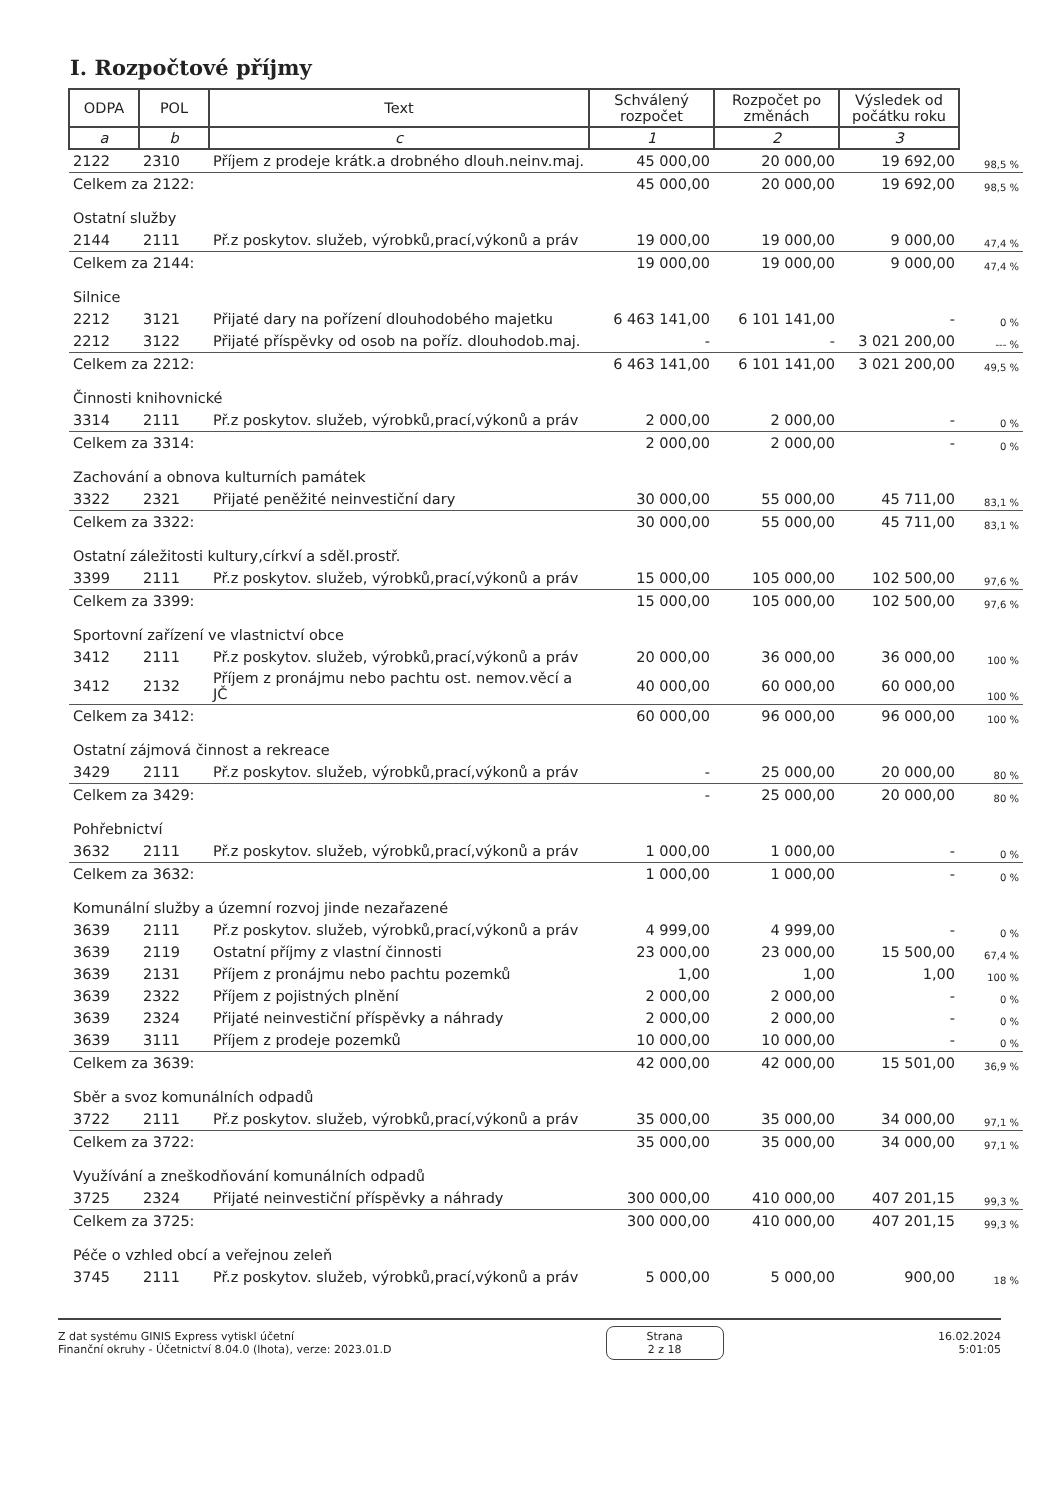I. Rozpočtové příjmy
| ODPA | POL | Text | Schválený rozpočet | Rozpočet po změnách | Výsledek od počátku roku | |
| --- | --- | --- | --- | --- | --- | --- |
| a | b | c | 1 | 2 | 3 | |
| 2122 | 2310 | Příjem z prodeje krátk.a drobného dlouh.neinv.maj. | 45 000,00 | 20 000,00 | 19 692,00 | 98,5 % |
| Celkem za 2122: | | | 45 000,00 | 20 000,00 | 19 692,00 | 98,5 % |
| Ostatní služby | | | | | | |
| 2144 | 2111 | Př.z poskytov. služeb, výrobků,prací,výkonů a práv | 19 000,00 | 19 000,00 | 9 000,00 | 47,4 % |
| Celkem za 2144: | | | 19 000,00 | 19 000,00 | 9 000,00 | 47,4 % |
| Silnice | | | | | | |
| 2212 | 3121 | Přijaté dary na pořízení dlouhodobého majetku | 6 463 141,00 | 6 101 141,00 | - | 0 % |
| 2212 | 3122 | Přijaté příspěvky od osob na poříz. dlouhodob.maj. | - | - | 3 021 200,00 | --- % |
| Celkem za 2212: | | | 6 463 141,00 | 6 101 141,00 | 3 021 200,00 | 49,5 % |
| Činnosti knihovnické | | | | | | |
| 3314 | 2111 | Př.z poskytov. služeb, výrobků,prací,výkonů a práv | 2 000,00 | 2 000,00 | - | 0 % |
| Celkem za 3314: | | | 2 000,00 | 2 000,00 | - | 0 % |
| Zachování a obnova kulturních památek | | | | | | |
| 3322 | 2321 | Přijaté peněžité neinvestiční dary | 30 000,00 | 55 000,00 | 45 711,00 | 83,1 % |
| Celkem za 3322: | | | 30 000,00 | 55 000,00 | 45 711,00 | 83,1 % |
| Ostatní záležitosti kultury,církví a sděl.prostř. | | | | | | |
| 3399 | 2111 | Př.z poskytov. služeb, výrobků,prací,výkonů a práv | 15 000,00 | 105 000,00 | 102 500,00 | 97,6 % |
| Celkem za 3399: | | | 15 000,00 | 105 000,00 | 102 500,00 | 97,6 % |
| Sportovní zařízení ve vlastnictví obce | | | | | | |
| 3412 | 2111 | Př.z poskytov. služeb, výrobků,prací,výkonů a práv | 20 000,00 | 36 000,00 | 36 000,00 | 100 % |
| 3412 | 2132 | Příjem z pronájmu nebo pachtu ost. nemov.věcí a JČ | 40 000,00 | 60 000,00 | 60 000,00 | 100 % |
| Celkem za 3412: | | | 60 000,00 | 96 000,00 | 96 000,00 | 100 % |
| Ostatní zájmová činnost a rekreace | | | | | | |
| 3429 | 2111 | Př.z poskytov. služeb, výrobků,prací,výkonů a práv | - | 25 000,00 | 20 000,00 | 80 % |
| Celkem za 3429: | | | - | 25 000,00 | 20 000,00 | 80 % |
| Pohřebnictví | | | | | | |
| 3632 | 2111 | Př.z poskytov. služeb, výrobků,prací,výkonů a práv | 1 000,00 | 1 000,00 | - | 0 % |
| Celkem za 3632: | | | 1 000,00 | 1 000,00 | - | 0 % |
| Komunální služby a územní rozvoj jinde nezařazené | | | | | | |
| 3639 | 2111 | Př.z poskytov. služeb, výrobků,prací,výkonů a práv | 4 999,00 | 4 999,00 | - | 0 % |
| 3639 | 2119 | Ostatní příjmy z vlastní činnosti | 23 000,00 | 23 000,00 | 15 500,00 | 67,4 % |
| 3639 | 2131 | Příjem z pronájmu nebo pachtu pozemků | 1,00 | 1,00 | 1,00 | 100 % |
| 3639 | 2322 | Příjem z pojistných plnění | 2 000,00 | 2 000,00 | - | 0 % |
| 3639 | 2324 | Přijaté neinvestiční příspěvky a náhrady | 2 000,00 | 2 000,00 | - | 0 % |
| 3639 | 3111 | Příjem z prodeje pozemků | 10 000,00 | 10 000,00 | - | 0 % |
| Celkem za 3639: | | | 42 000,00 | 42 000,00 | 15 501,00 | 36,9 % |
| Sběr a svoz komunálních odpadů | | | | | | |
| 3722 | 2111 | Př.z poskytov. služeb, výrobků,prací,výkonů a práv | 35 000,00 | 35 000,00 | 34 000,00 | 97,1 % |
| Celkem za 3722: | | | 35 000,00 | 35 000,00 | 34 000,00 | 97,1 % |
| Využívání a zneškodňování komunálních odpadů | | | | | | |
| 3725 | 2324 | Přijaté neinvestiční příspěvky a náhrady | 300 000,00 | 410 000,00 | 407 201,15 | 99,3 % |
| Celkem za 3725: | | | 300 000,00 | 410 000,00 | 407 201,15 | 99,3 % |
| Péče o vzhled obcí a veřejnou zeleň | | | | | | |
| 3745 | 2111 | Př.z poskytov. služeb, výrobků,prací,výkonů a práv | 5 000,00 | 5 000,00 | 900,00 | 18 % |
Z dat systému GINIS Express vytiskl účetní
Finanční okruhy - Účetnictví 8.04.0 (lhota), verze: 2023.01.D
Strana
2 z 18
16.02.2024
5:01:05